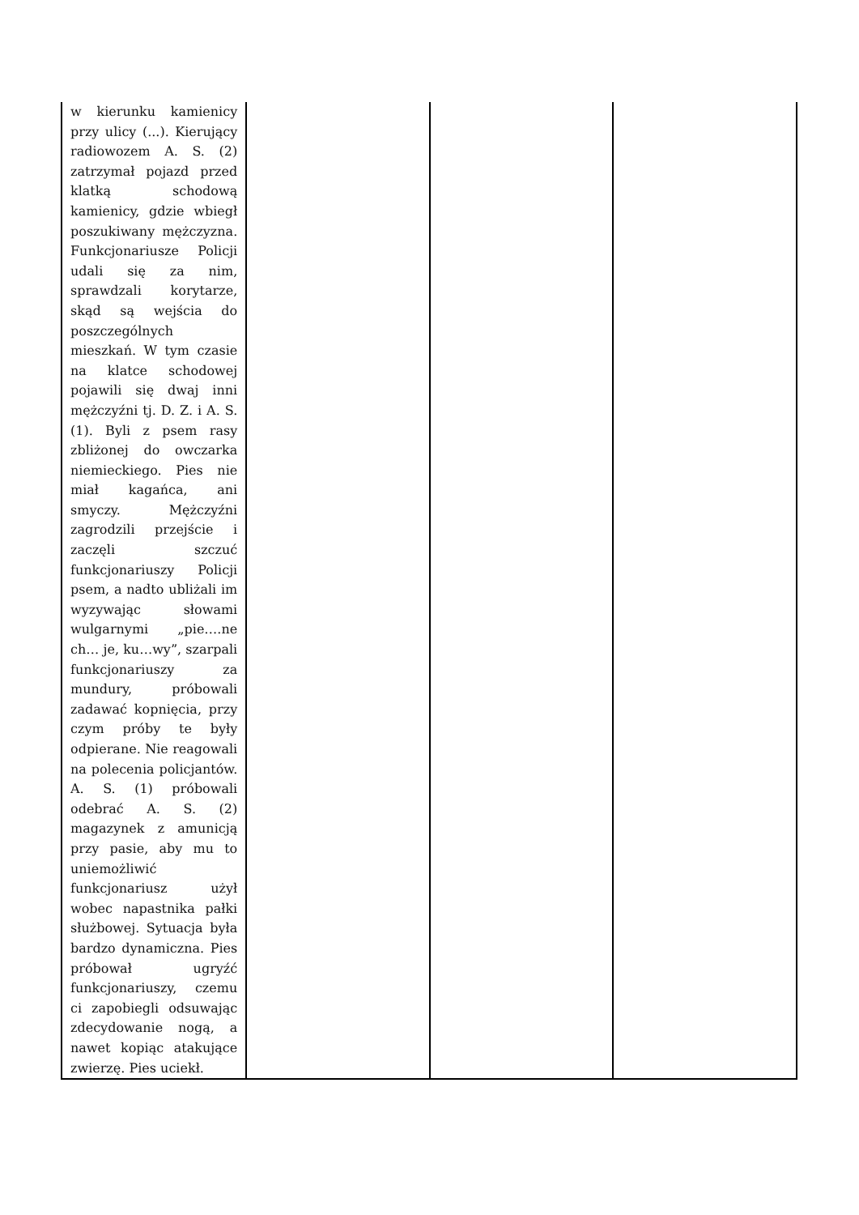| w kierunku kamienicy przy ulicy (...). Kierujący radiowozem A. S. (2) zatrzymał pojazd przed klatką schodową kamienicy, gdzie wbiegł poszukiwany mężczyzna. Funkcjonariusze Policji udali się za nim, sprawdzali korytarze, skąd są wejścia do poszczególnych mieszkań. W tym czasie na klatce schodowej pojawili się dwaj inni mężczyźni tj. D. Z. i A. S. (1). Byli z psem rasy zbliżonej do owczarka niemieckiego. Pies nie miał kagańca, ani smyczy. Mężczyźni zagrodzili przejście i zaczęli szczuć funkcjonariuszy Policji psem, a nadto ubliżali im wyzywając słowami wulgarnymi „pie….ne ch… je, ku…wy”, szarpali funkcjonariuszy za mundury, próbowali zadawać kopnięcia, przy czym próby te były odpierane. Nie reagowali na polecenia policjantów. A. S. (1) próbowali odebrać A. S. (2) magazynek z amunicją przy pasie, aby mu to uniemożliwić funkcjonariusz użył wobec napastnika pałki służbowej. Sytuacja była bardzo dynamiczna. Pies próbował ugryźć funkcjonariuszy, czemu ci zapobiegli odsuwając zdecydowanie nogą, a nawet kopiąc atakujące zwierzę. Pies uciekł. | | | |